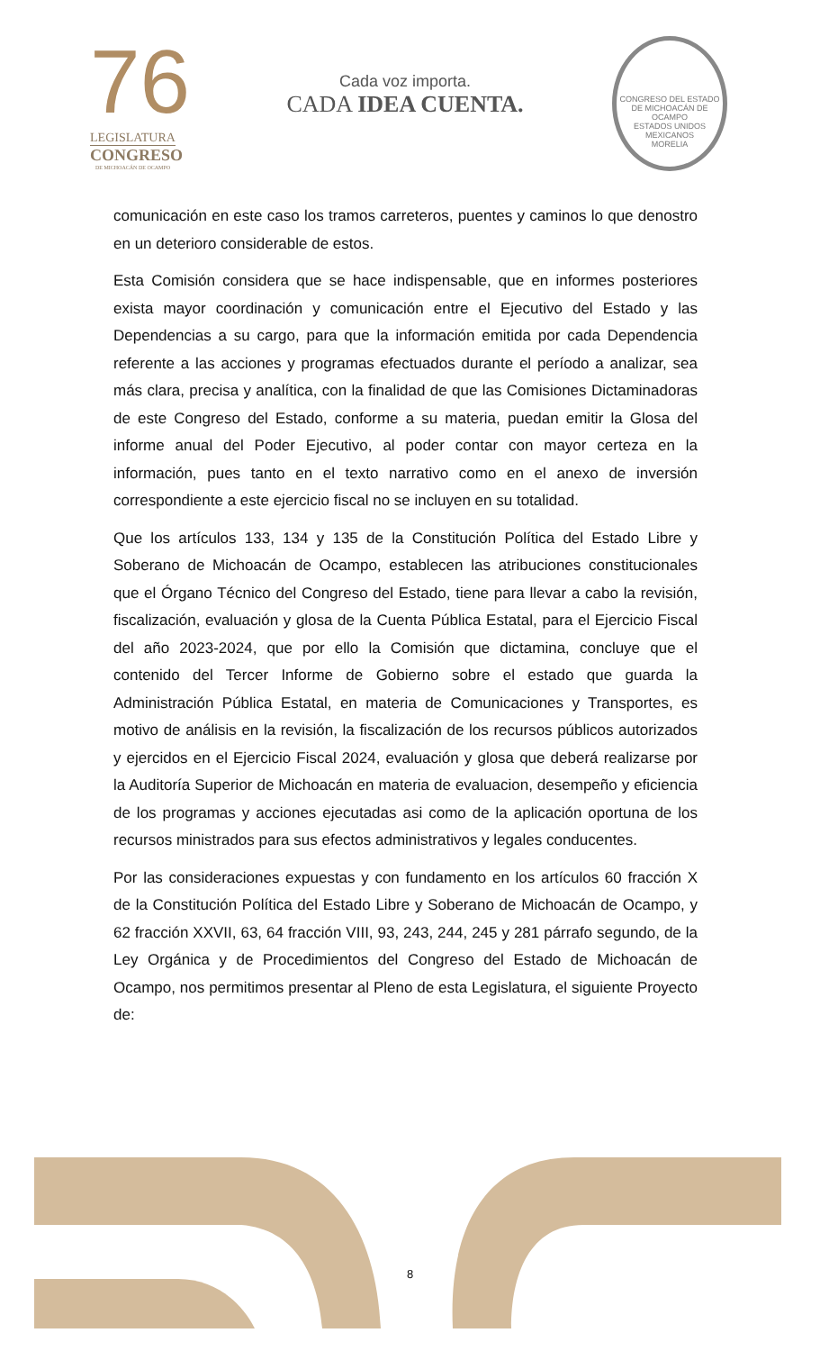76
LEGISLATURA
CONGRESO
DE MICHOACÁN DE OCAMPO
Cada voz importa.
CADA IDEA CUENTA.
CONGRESO DEL ESTADO DE MICHOACÁN DE OCAMPO
ESTADOS UNIDOS MEXICANOS
MORELIA
comunicación en este caso los tramos carreteros, puentes y caminos lo que denostro en un deterioro considerable de estos.
Esta Comisión considera que se hace indispensable, que en informes posteriores exista mayor coordinación y comunicación entre el Ejecutivo del Estado y las Dependencias a su cargo, para que la información emitida por cada Dependencia referente a las acciones y programas efectuados durante el período a analizar, sea más clara, precisa y analítica, con la finalidad de que las Comisiones Dictaminadoras de este Congreso del Estado, conforme a su materia, puedan emitir la Glosa del informe anual del Poder Ejecutivo, al poder contar con mayor certeza en la información, pues tanto en el texto narrativo como en el anexo de inversión correspondiente a este ejercicio fiscal no se incluyen en su totalidad.
Que los artículos 133, 134 y 135 de la Constitución Política del Estado Libre y Soberano de Michoacán de Ocampo, establecen las atribuciones constitucionales que el Órgano Técnico del Congreso del Estado, tiene para llevar a cabo la revisión, fiscalización, evaluación y glosa de la Cuenta Pública Estatal, para el Ejercicio Fiscal del año 2023-2024, que por ello la Comisión que dictamina, concluye que el contenido del Tercer Informe de Gobierno sobre el estado que guarda la Administración Pública Estatal, en materia de Comunicaciones y Transportes, es motivo de análisis en la revisión, la fiscalización de los recursos públicos autorizados y ejercidos en el Ejercicio Fiscal 2024, evaluación y glosa que deberá realizarse por la Auditoría Superior de Michoacán en materia de evaluacion, desempeño y eficiencia de los programas y acciones ejecutadas asi como de la aplicación oportuna de los recursos ministrados para sus efectos administrativos y legales conducentes.
Por las consideraciones expuestas y con fundamento en los artículos 60 fracción X de la Constitución Política del Estado Libre y Soberano de Michoacán de Ocampo, y 62 fracción XXVII, 63, 64 fracción VIII, 93, 243, 244, 245 y 281 párrafo segundo, de la Ley Orgánica y de Procedimientos del Congreso del Estado de Michoacán de Ocampo, nos permitimos presentar al Pleno de esta Legislatura, el siguiente Proyecto de:
8